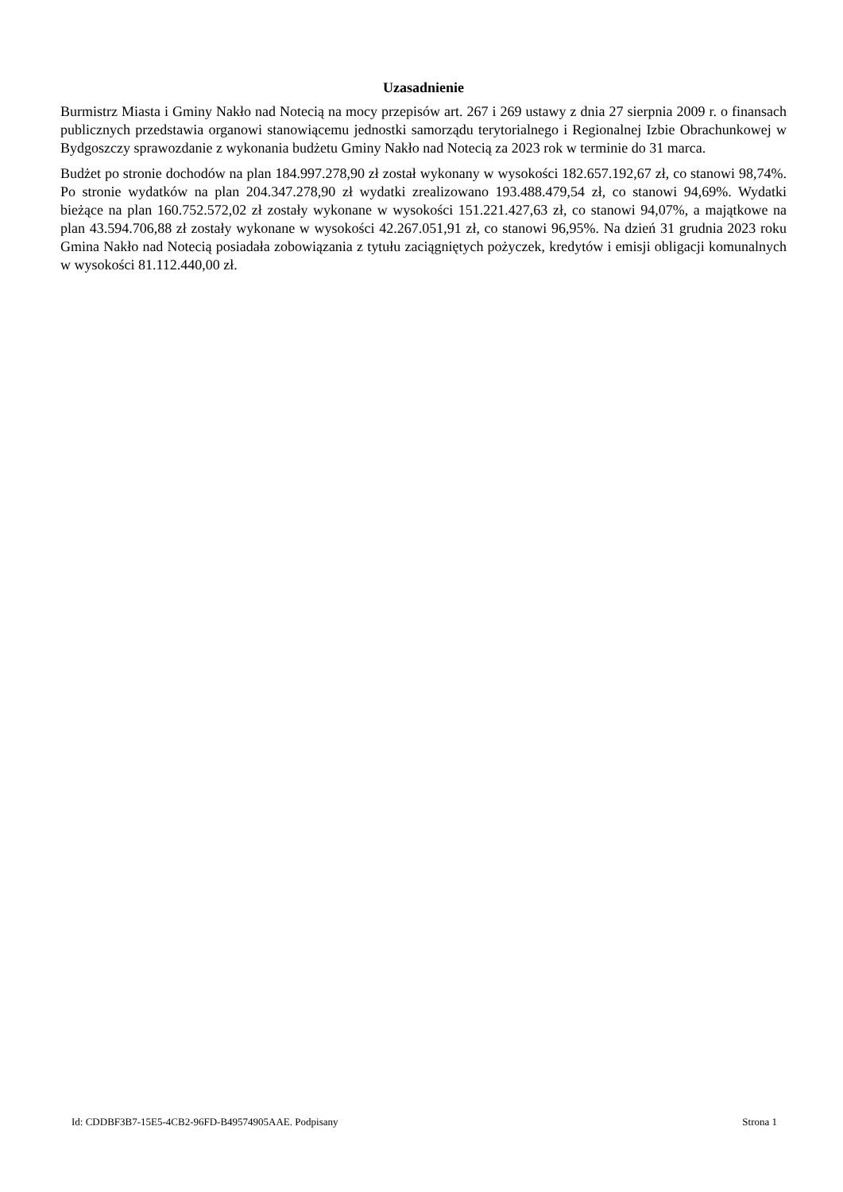Uzasadnienie
Burmistrz Miasta i Gminy Nakło nad Notecią na mocy przepisów art. 267 i 269 ustawy z dnia 27 sierpnia 2009 r. o finansach publicznych przedstawia organowi stanowiącemu jednostki samorządu terytorialnego i Regionalnej Izbie Obrachunkowej w Bydgoszczy sprawozdanie z wykonania budżetu Gminy Nakło nad Notecią za 2023 rok w terminie do 31 marca.
Budżet po stronie dochodów na plan 184.997.278,90 zł został wykonany w wysokości 182.657.192,67 zł, co stanowi 98,74%. Po stronie wydatków na plan 204.347.278,90 zł wydatki zrealizowano 193.488.479,54 zł, co stanowi 94,69%. Wydatki bieżące na plan 160.752.572,02 zł zostały wykonane w wysokości 151.221.427,63 zł, co stanowi 94,07%, a majątkowe na plan 43.594.706,88 zł zostały wykonane w wysokości 42.267.051,91 zł, co stanowi 96,95%. Na dzień 31 grudnia 2023 roku Gmina Nakło nad Notecią posiadała zobowiązania z tytułu zaciągniętych pożyczek, kredytów i emisji obligacji komunalnych w wysokości 81.112.440,00 zł.
Id: CDDBF3B7-15E5-4CB2-96FD-B49574905AAE. Podpisany Strona 1